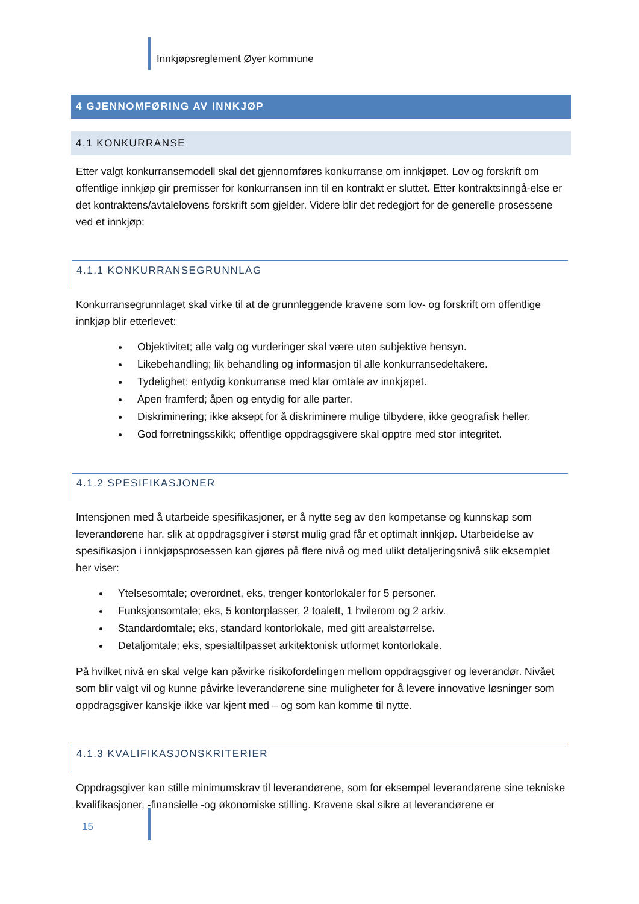Innkjøpsreglement Øyer kommune
4 GJENNOMFØRING AV INNKJØP
4.1 KONKURRANSE
Etter valgt konkurransemodell skal det gjennomføres konkurranse om innkjøpet. Lov og forskrift om offentlige innkjøp gir premisser for konkurransen inn til en kontrakt er sluttet. Etter kontraktsinngå-else er det kontraktens/avtalelovens forskrift som gjelder. Videre blir det redegjort for de generelle prosessene ved et innkjøp:
4.1.1 KONKURRANSEGRUNNLAG
Konkurransegrunnlaget skal virke til at de grunnleggende kravene som lov- og forskrift om offentlige innkjøp blir etterlevet:
Objektivitet; alle valg og vurderinger skal være uten subjektive hensyn.
Likebehandling; lik behandling og informasjon til alle konkurransedeltakere.
Tydelighet; entydig konkurranse med klar omtale av innkjøpet.
Åpen framferd; åpen og entydig for alle parter.
Diskriminering; ikke aksept for å diskriminere mulige tilbydere, ikke geografisk heller.
God forretningsskikk; offentlige oppdragsgivere skal opptre med stor integritet.
4.1.2 SPESIFIKASJONER
Intensjonen med å utarbeide spesifikasjoner, er å nytte seg av den kompetanse og kunnskap som leverandørene har, slik at oppdragsgiver i størst mulig grad får et optimalt innkjøp. Utarbeidelse av spesifikasjon i innkjøpsprosessen kan gjøres på flere nivå og med ulikt detaljeringsnivå slik eksemplet her viser:
Ytelsesomtale; overordnet, eks, trenger kontorlokaler for 5 personer.
Funksjonsomtale; eks, 5 kontorplasser, 2 toalett, 1 hvilerom og 2 arkiv.
Standardomtale; eks, standard kontorlokale, med gitt arealstørrelse.
Detaljomtale; eks, spesialtilpasset arkitektonisk utformet kontorlokale.
På hvilket nivå en skal velge kan påvirke risikofordelingen mellom oppdragsgiver og leverandør. Nivået som blir valgt vil og kunne påvirke leverandørene sine muligheter for å levere innovative løsninger som oppdragsgiver kanskje ikke var kjent med – og som kan komme til nytte.
4.1.3 KVALIFIKASJONSKRITERIER
Oppdragsgiver kan stille minimumskrav til leverandørene, som for eksempel leverandørene sine tekniske kvalifikasjoner, -finansielle -og økonomiske stilling. Kravene skal sikre at leverandørene er
15